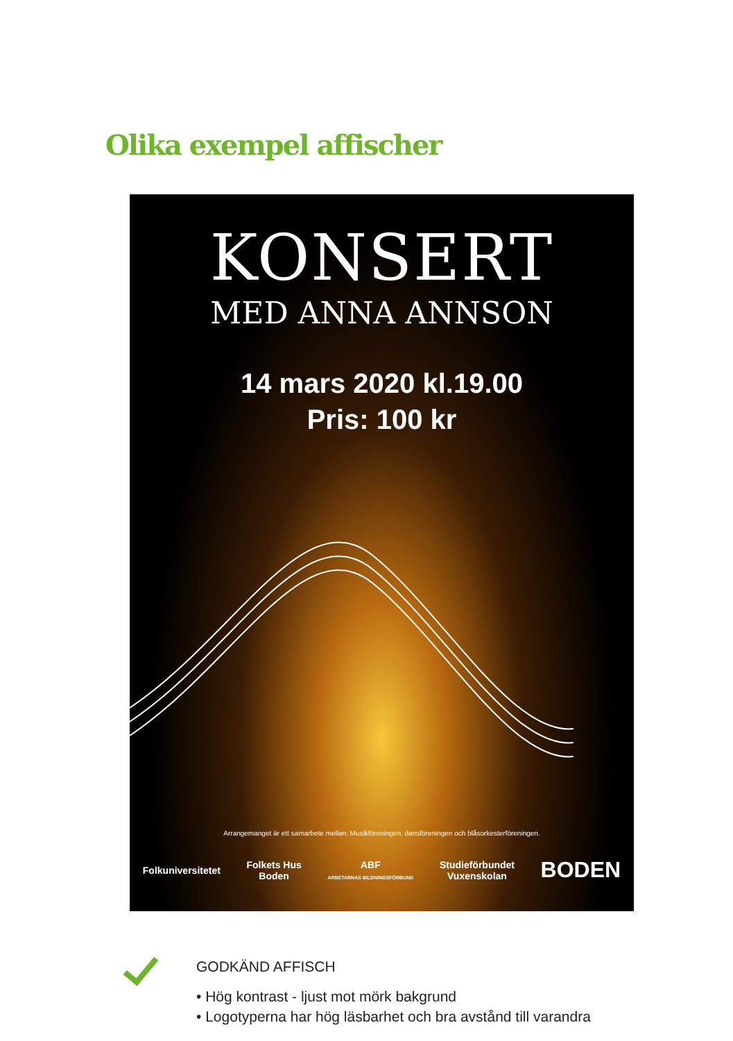Olika exempel affischer
KONSERT
MED ANNA ANNSON
14 mars 2020 kl.19.00
Pris: 100 kr
Arrangemanget är ett samarbete mellan: Musikföreningen, dansföreningen och blåsorkesterföreningen.
Folkuniversitetet Folkets Hus
Boden ABF
ARBETARNAS BILDNINGSFÖRBUND Studieförbundet
Vuxenskolan BODEN
GODKÄND AFFISCH
• Hög kontrast - ljust mot mörk bakgrund
• Logotyperna har hög läsbarhet och bra avstånd till varandra